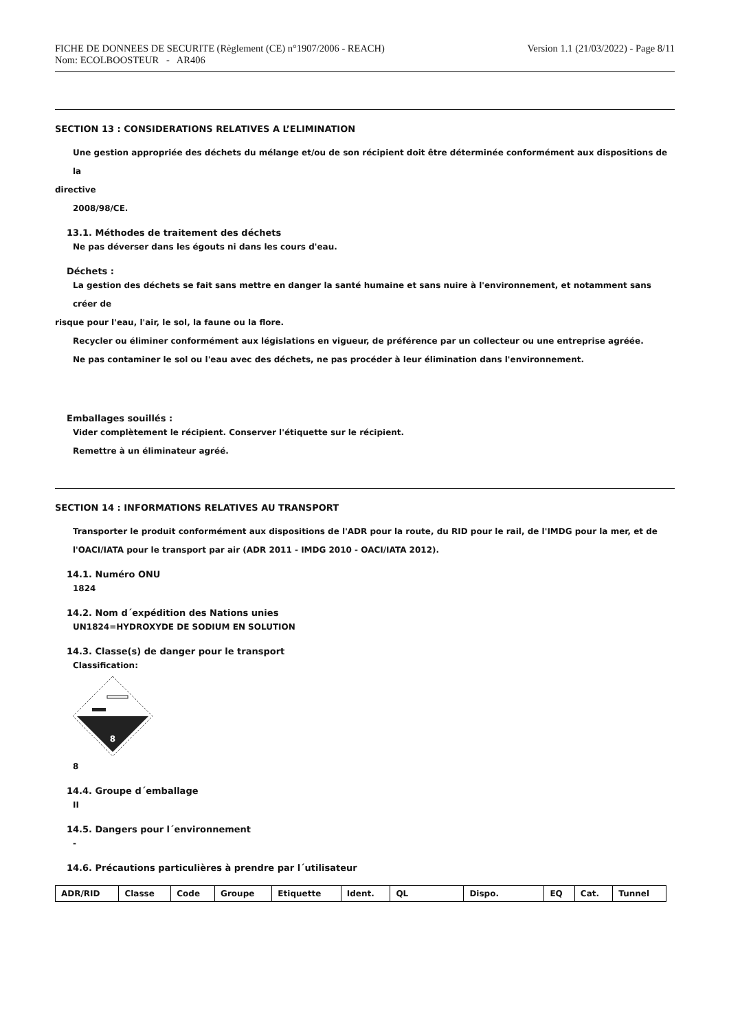FICHE DE DONNEES DE SECURITE (Règlement (CE) n°1907/2006 - REACH)
Nom: ECOLBOOSTEUR - AR406
Version 1.1 (21/03/2022) - Page 8/11
SECTION 13 : CONSIDERATIONS RELATIVES A L’ELIMINATION
Une gestion appropriée des déchets du mélange et/ou de son récipient doit être déterminée conformément aux dispositions de la
directive
2008/98/CE.
13.1. Méthodes de traitement des déchets
Ne pas déverser dans les égouts ni dans les cours d'eau.
Déchets :
La gestion des déchets se fait sans mettre en danger la santé humaine et sans nuire à l'environnement, et notamment sans créer de
risque pour l'eau, l'air, le sol, la faune ou la flore.
Recycler ou éliminer conformément aux législations en vigueur, de préférence par un collecteur ou une entreprise agréée.
Ne pas contaminer le sol ou l'eau avec des déchets, ne pas procéder à leur élimination dans l'environnement.
Emballages souillés :
Vider complètement le récipient. Conserver l'étiquette sur le récipient.
Remettre à un éliminateur agréé.
SECTION 14 : INFORMATIONS RELATIVES AU TRANSPORT
Transporter le produit conformément aux dispositions de l'ADR pour la route, du RID pour le rail, de l'IMDG pour la mer, et de
l'OACI/IATA pour le transport par air (ADR 2011 - IMDG 2010 - OACI/IATA 2012).
14.1. Numéro ONU
1824
14.2. Nom d´expédition des Nations unies
UN1824=HYDROXYDE DE SODIUM EN SOLUTION
14.3. Classe(s) de danger pour le transport
Classification:
8
8
14.4. Groupe d´emballage
II
14.5. Dangers pour l´environnement
-
14.6. Précautions particulières à prendre par l´utilisateur
| ADR/RID | Classe | Code | Groupe | Etiquette | Ident. | QL | Dispo. | EQ | Cat. | Tunnel |
| --- | --- | --- | --- | --- | --- | --- | --- | --- | --- | --- |